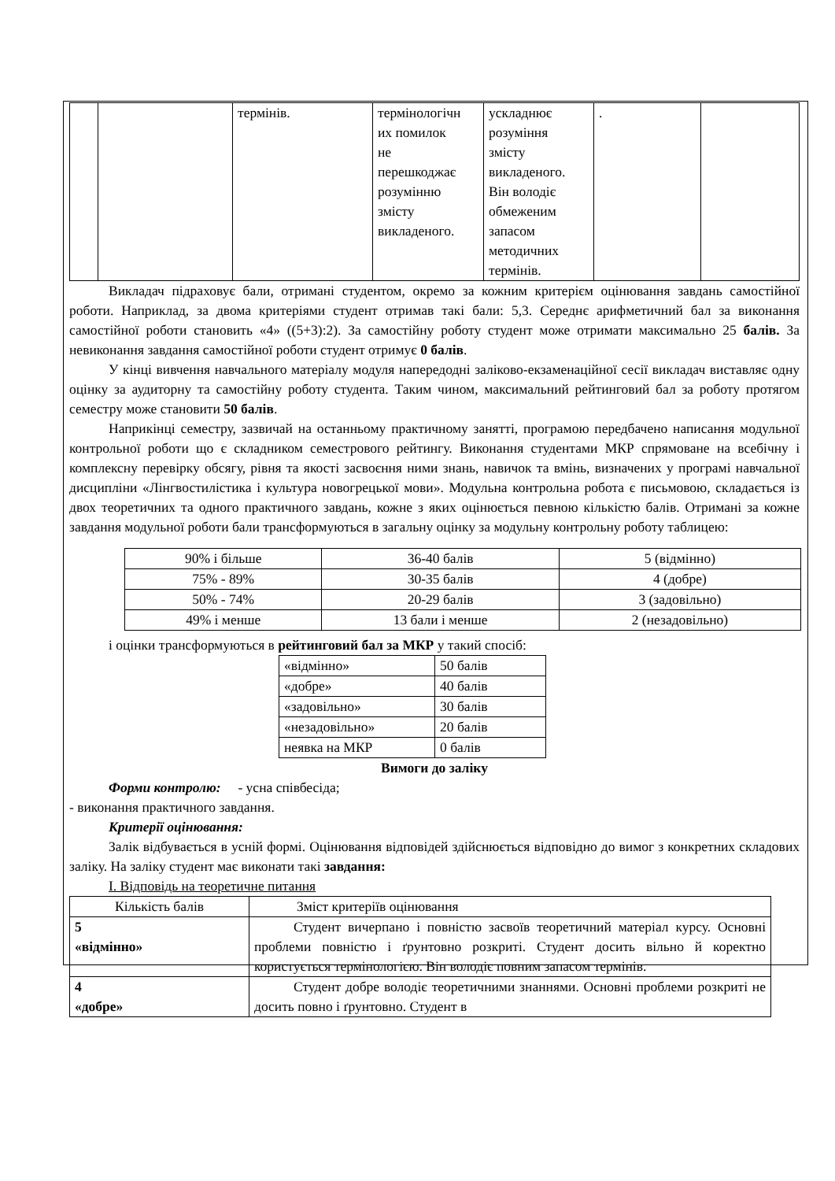| | | термінів. | термінологічн их помилок не перешкоджає розумінню змісту викладеного. | ускладнює розуміння змісту викладеного. Він володіє обмеженим запасом методичних термінів. | . | |
Викладач підраховує бали, отримані студентом, окремо за кожним критерієм оцінювання завдань самостійної роботи. Наприклад, за двома критеріями студент отримав такі бали: 5,3. Середнє арифметичний бал за виконання самостійної роботи становить «4» ((5+3):2). За самостійну роботу студент може отримати максимально 25 балів. За невиконання завдання самостійної роботи студент отримує 0 балів.
У кінці вивчення навчального матеріалу модуля напередодні заліково-екзаменаційної сесії викладач виставляє одну оцінку за аудиторну та самостійну роботу студента. Таким чином, максимальний рейтинговий бал за роботу протягом семестру може становити 50 балів.
Наприкінці семестру, зазвичай на останньому практичному занятті, програмою передбачено написання модульної контрольної роботи що є складником семестрового рейтингу. Виконання студентами МКР спрямоване на всебічну і комплексну перевірку обсягу, рівня та якості засвоєння ними знань, навичок та вмінь, визначених у програмі навчальної дисципліни «Лінгвостилістика і культура новогрецької мови». Модульна контрольна робота є письмовою, складається із двох теоретичних та одного практичного завдань, кожне з яких оцінюється певною кількістю балів. Отримані за кожне завдання модульної роботи бали трансформуються в загальну оцінку за модульну контрольну роботу таблицею:
| 90% і більше | 36-40 балів | 5 (відмінно) |
| 75% - 89% | 30-35 балів | 4 (добре) |
| 50% - 74% | 20-29 балів | 3 (задовільно) |
| 49% і менше | 13 бали і менше | 2 (незадовільно) |
і оцінки трансформуються в рейтинговий бал за МКР у такий спосіб:
| «відмінно» | 50 балів |
| «добре» | 40 балів |
| «задовільно» | 30 балів |
| «незадовільно» | 20 балів |
| неявка на МКР | 0 балів |
Вимоги до заліку
Форми контролю: - усна співбесіда;
- виконання практичного завдання.
Критерії оцінювання:
Залік відбувається в усній формі. Оцінювання відповідей здійснюється відповідно до вимог з конкретних складових заліку. На заліку студент має виконати такі завдання:
І. Відповідь на теоретичне питання
| Кількість балів | Зміст критеріїв оцінювання |
| 5 «відмінно» | Студент вичерпано і повністю засвоїв теоретичний матеріал курсу. Основні проблеми повністю і ґрунтовно розкриті. Студент досить вільно й коректно користується термінологією. Він володіє повним запасом термінів. |
| 4 «добре» | Студент добре володіє теоретичними знаннями. Основні проблеми розкриті не досить повно і ґрунтовно. Студент в |